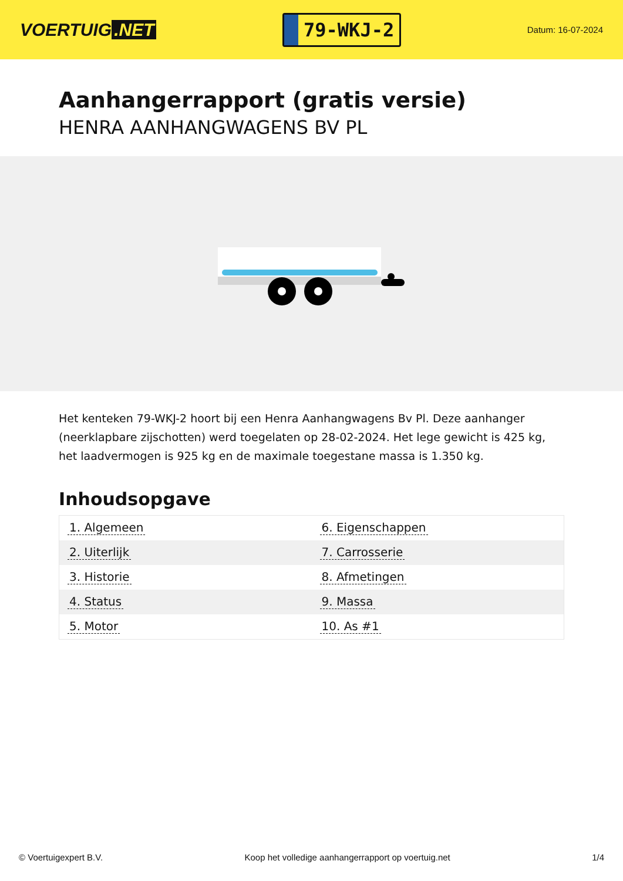VOERTUIG.NET
79-WKJ-2
Datum: 16-07-2024
Aanhangerrapport (gratis versie)
HENRA AANHANGWAGENS BV PL
Het kenteken 79-WKJ-2 hoort bij een Henra Aanhangwagens Bv Pl. Deze aanhanger (neerklapbare zijschotten) werd toegelaten op 28-02-2024. Het lege gewicht is 425 kg, het laadvermogen is 925 kg en de maximale toegestane massa is 1.350 kg.
Inhoudsopgave
| 1. Algemeen | 6. Eigenschappen |
| 2. Uiterlijk | 7. Carrosserie |
| 3. Historie | 8. Afmetingen |
| 4. Status | 9. Massa |
| 5. Motor | 10. As #1 |
© Voertuigexpert B.V. Koop het volledige aanhangerrapport op voertuig.net 1/4